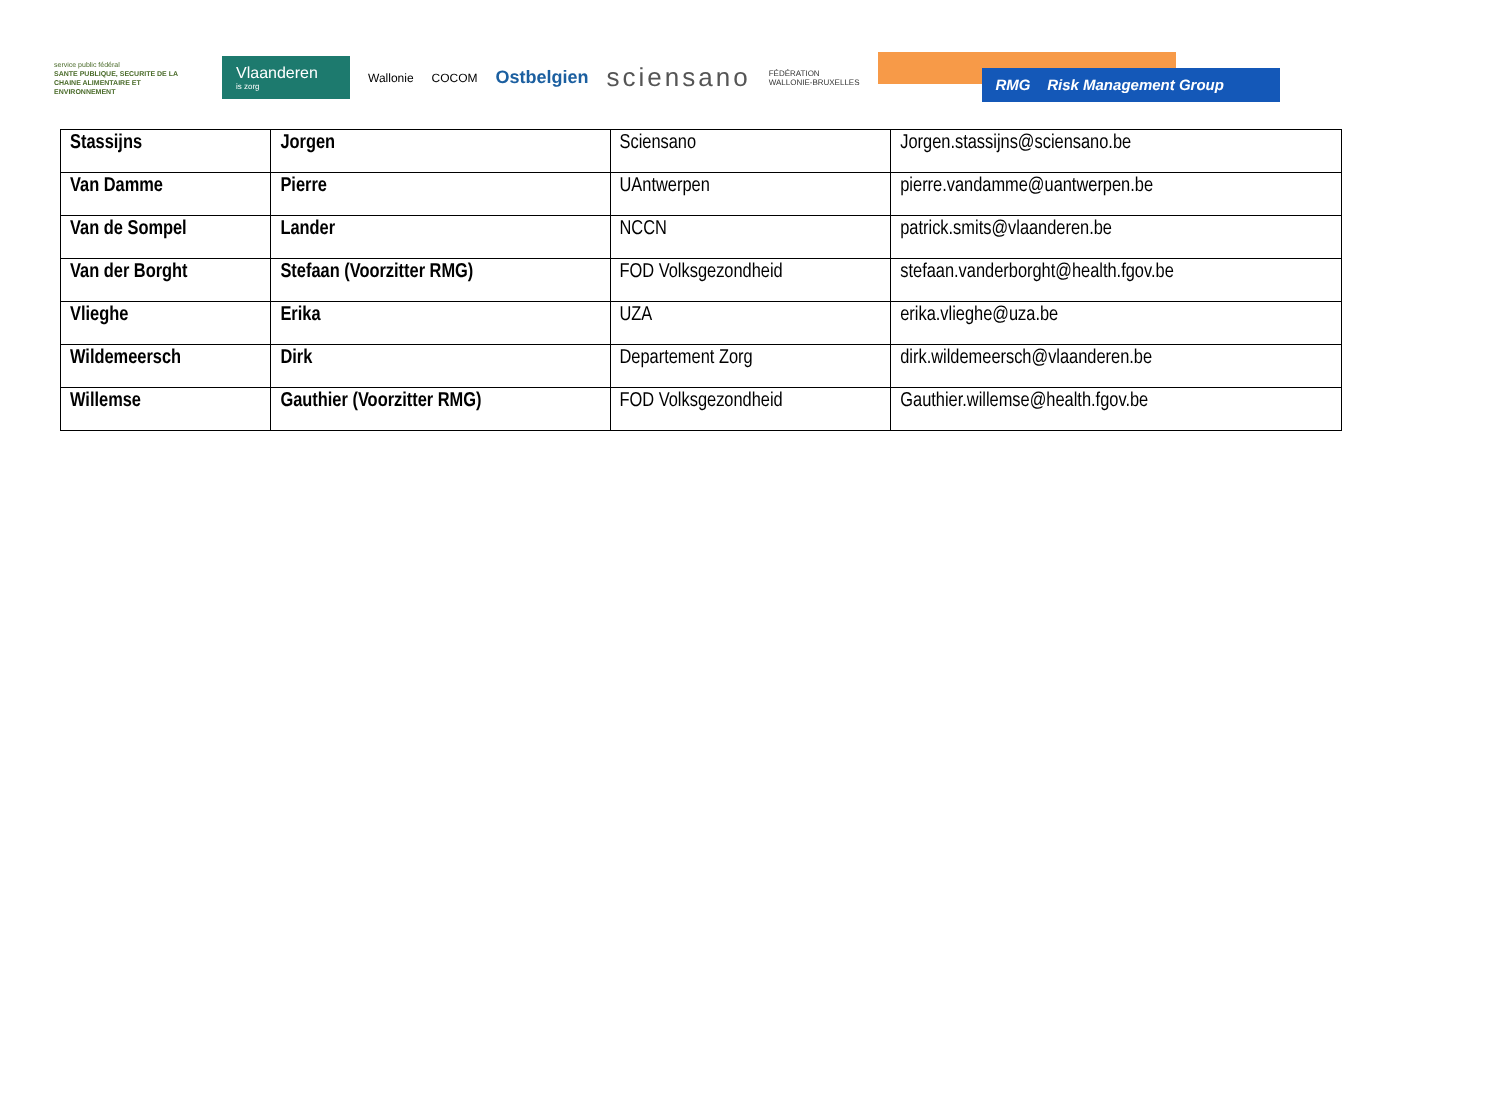service public fédéral
SANTE PUBLIQUE, SECURITE DE LA CHAINE ALIMENTAIRE ET ENVIRONNEMENT
Vlaanderen
is zorg
Wallonie COCOM
Ostbelgien
sciensano
FÉDÉRATION
WALLONIE-BRUXELLES
RMG Risk Management Group
| Stassijns | Jorgen | Sciensano | Jorgen.stassijns@sciensano.be |
| Van Damme | Pierre | UAntwerpen | pierre.vandamme@uantwerpen.be |
| Van de Sompel | Lander | NCCN | patrick.smits@vlaanderen.be |
| Van der Borght | Stefaan (Voorzitter RMG) | FOD Volksgezondheid | stefaan.vanderborght@health.fgov.be |
| Vlieghe | Erika | UZA | erika.vlieghe@uza.be |
| Wildemeersch | Dirk | Departement Zorg | dirk.wildemeersch@vlaanderen.be |
| Willemse | Gauthier (Voorzitter RMG) | FOD Volksgezondheid | Gauthier.willemse@health.fgov.be |